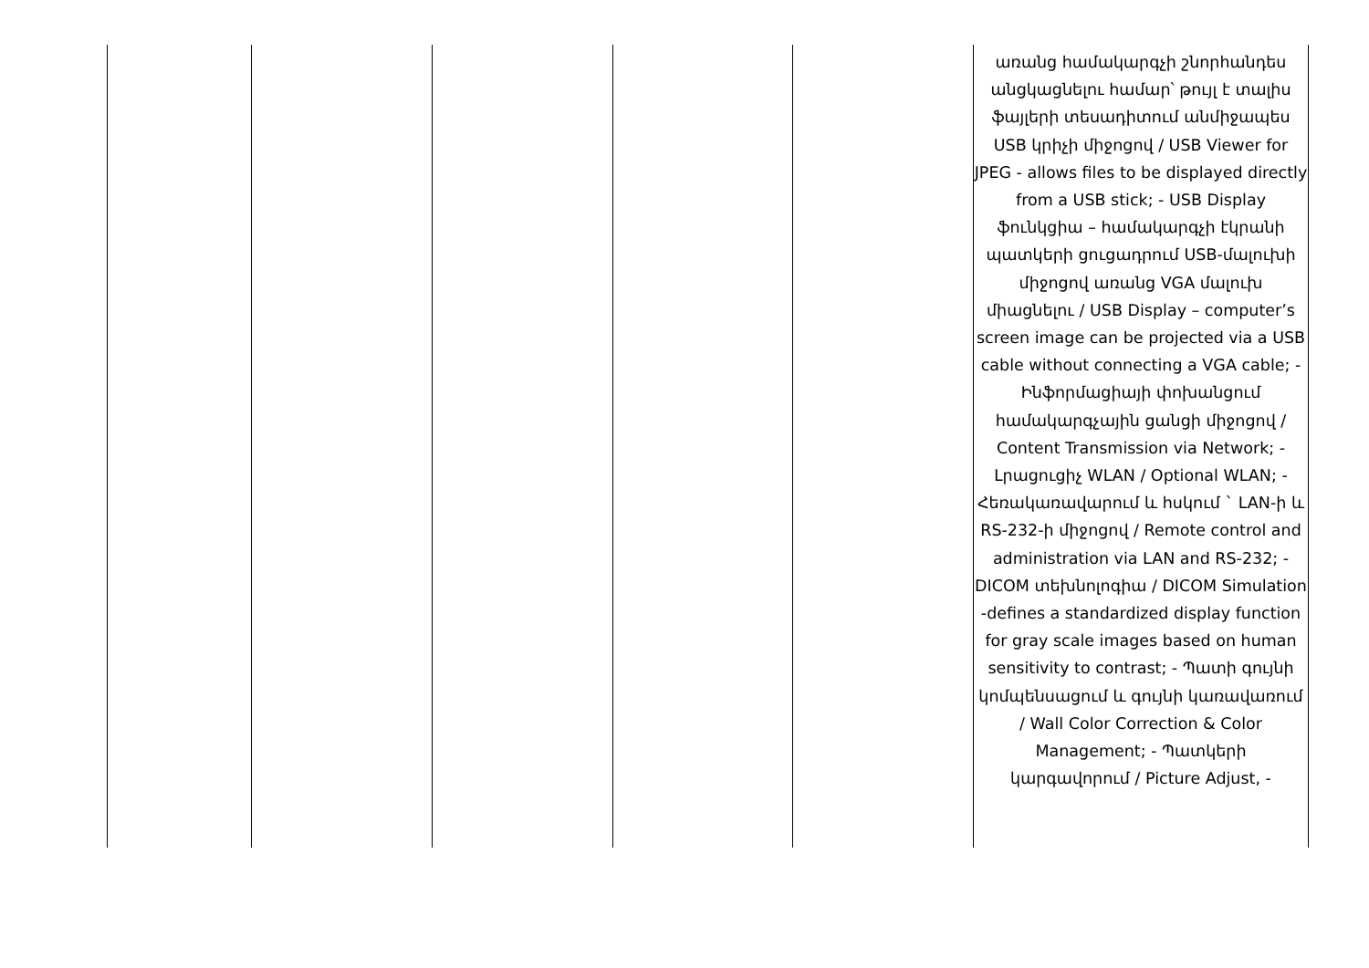| | | | | | առանց համակարգչի շնորհանդես անցկացնելու համար՝ թույլ է տալիս ֆայլերի տեսադիտում անմիջապես USB կրիչի միջոցով / USB Viewer for JPEG - allows files to be displayed directly from a USB stick; - USB Display ֆունկցիա – համակարգչի էկրանի պատկերի ցուցադրում USB-մալուխի միջոցով առանց VGA մալուխ միացնելու / USB Display – computer’s screen image can be projected via a USB cable without connecting a VGA cable; - Ինֆորմացիայի փոխանցում համակարգչային ցանցի միջոցով / Content Transmission via Network; - Լրացուցիչ WLAN / Optional WLAN; - Հեռակառավարում և հսկում ` LAN-ի և RS-232-ի միջոցով / Remote control and administration via LAN and RS-232; - DICOM տեխնոլոգիա / DICOM Simulation -defines a standardized display function for gray scale images based on human sensitivity to contrast; - Պատի գույնի կոմպենսացում և գույնի կառավառում / Wall Color Correction & Color Management; - Պատկերի կարգավորում / Picture Adjust, - |